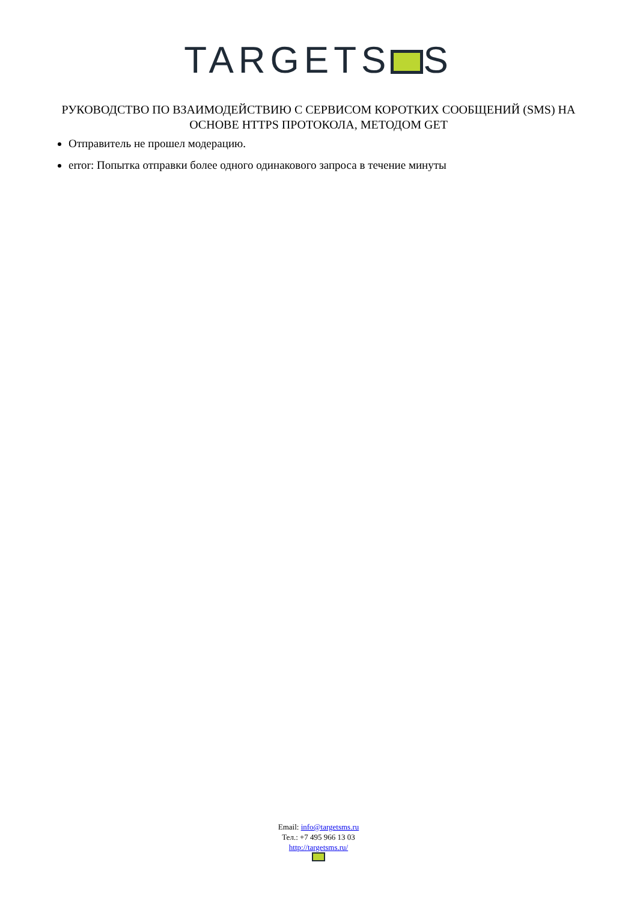TARGETS S
РУКОВОДСТВО ПО ВЗАИМОДЕЙСТВИЮ С СЕРВИСОМ КОРОТКИХ СООБЩЕНИЙ (SMS) НА ОСНОВЕ HTTPS ПРОТОКОЛА, МЕТОДОМ GET
Отправитель не прошел модерацию.
error: Попытка отправки более одного одинакового запроса в течение минуты
Email: info@targetsms.ru
Тел.: +7 495 966 13 03
http://targetsms.ru/